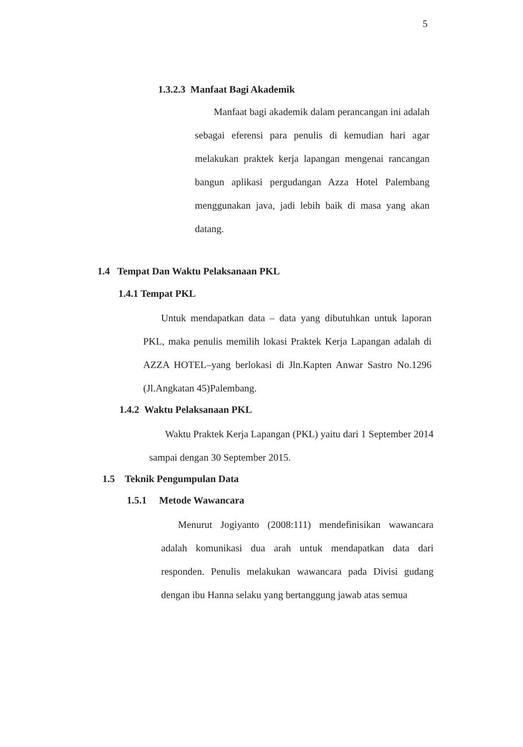5
1.3.2.3 Manfaat Bagi Akademik
Manfaat bagi akademik dalam perancangan ini adalah sebagai eferensi para penulis di kemudian hari agar melakukan praktek kerja lapangan mengenai rancangan bangun aplikasi pergudangan Azza Hotel Palembang menggunakan java, jadi lebih baik di masa yang akan datang.
1.4 Tempat Dan Waktu Pelaksanaan PKL
1.4.1 Tempat PKL
Untuk mendapatkan data – data yang dibutuhkan untuk laporan PKL, maka penulis memilih lokasi Praktek Kerja Lapangan adalah di AZZA HOTEL–yang berlokasi di Jln.Kapten Anwar Sastro No.1296 (Jl.Angkatan 45)Palembang.
1.4.2 Waktu Pelaksanaan PKL
Waktu Praktek Kerja Lapangan (PKL) yaitu dari 1 September 2014 sampai dengan 30 September 2015.
1.5 Teknik Pengumpulan Data
1.5.1 Metode Wawancara
Menurut Jogiyanto (2008:111) mendefinisikan wawancara adalah komunikasi dua arah untuk mendapatkan data dari responden. Penulis melakukan wawancara pada Divisi gudang dengan ibu Hanna selaku yang bertanggung jawab atas semua